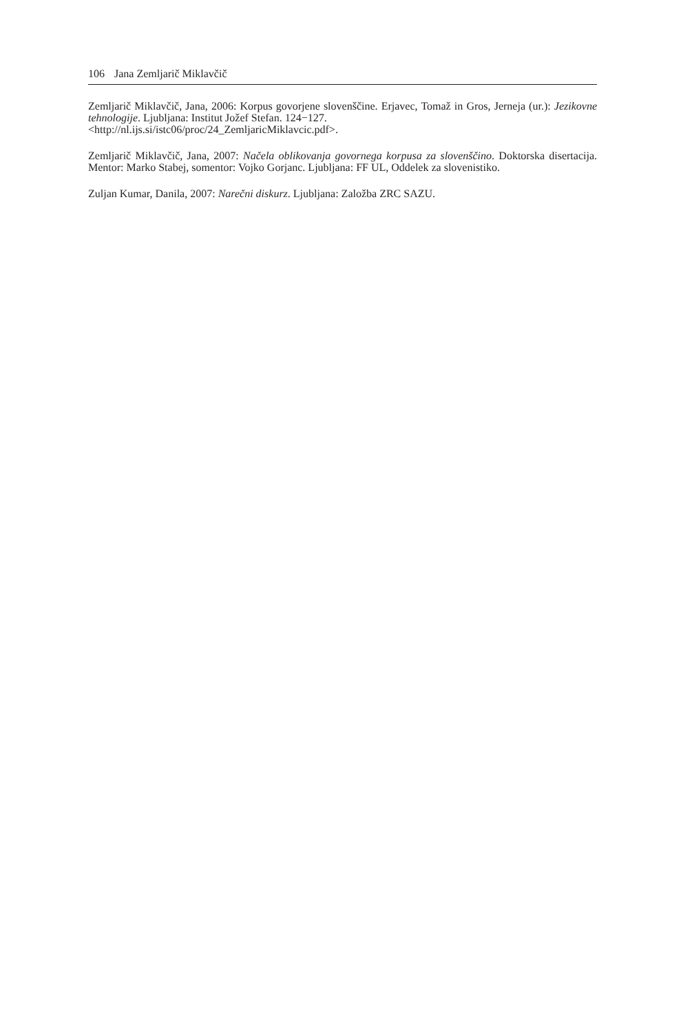106 Jana Zemljarič Miklavčič
Zemljarič Miklavčič, Jana, 2006: Korpus govorjene slovenščine. Erjavec, Tomaž in Gros, Jerneja (ur.): Jezikovne tehnologije. Ljubljana: Institut Jožef Stefan. 124−127.
<http://nl.ijs.si/istc06/proc/24_ZemljaricMiklavcic.pdf>.
Zemljarič Miklavčič, Jana, 2007: Načela oblikovanja govornega korpusa za slovenščino. Doktorska disertacija. Mentor: Marko Stabej, somentor: Vojko Gorjanc. Ljubljana: FF UL, Oddelek za slovenistiko.
Zuljan Kumar, Danila, 2007: Narečni diskurz. Ljubljana: Založba ZRC SAZU.